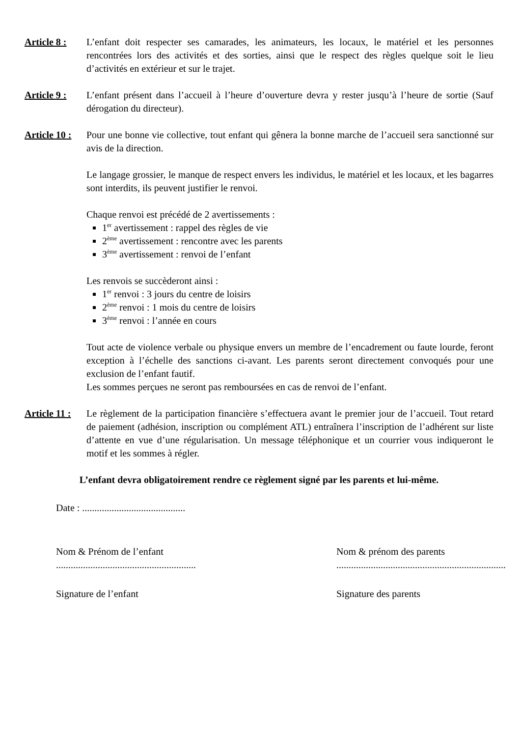Article 8 :
L’enfant doit respecter ses camarades, les animateurs, les locaux, le matériel et les personnes rencontrées lors des activités et des sorties, ainsi que le respect des règles quelque soit le lieu d’activités en extérieur et sur le trajet.
Article 9 :
L’enfant présent dans l’accueil à l’heure d’ouverture devra y rester jusqu’à l’heure de sortie (Sauf dérogation du directeur).
Article 10 :
Pour une bonne vie collective, tout enfant qui gênera la bonne marche de l’accueil sera sanctionné sur avis de la direction.
Le langage grossier, le manque de respect envers les individus, le matériel et les locaux, et les bagarres sont interdits, ils peuvent justifier le renvoi.
Chaque renvoi est précédé de 2 avertissements :
1<sup>er</sup> avertissement : rappel des règles de vie
2<sup>ème</sup> avertissement : rencontre avec les parents
3<sup>ème</sup> avertissement : renvoi de l’enfant
Les renvois se succèderont ainsi :
1<sup>er</sup> renvoi : 3 jours du centre de loisirs
2<sup>ème</sup> renvoi : 1 mois du centre de loisirs
3<sup>ème</sup> renvoi : l’année en cours
Tout acte de violence verbale ou physique envers un membre de l’encadrement ou faute lourde, feront exception à l’échelle des sanctions ci-avant. Les parents seront directement convoqués pour une exclusion de l’enfant fautif.
Les sommes perçues ne seront pas remboursées en cas de renvoi de l’enfant.
Article 11 :
Le règlement de la participation financière s’effectuera avant le premier jour de l’accueil. Tout retard de paiement (adhésion, inscription ou complément ATL) entraînera l’inscription de l’adhérent sur liste d’attente en vue d’une régularisation. Un message téléphonique et un courrier vous indiqueront le motif et les sommes à régler.
L’enfant devra obligatoirement rendre ce règlement signé par les parents et lui-même.
Date : ..........................................
Nom & Prénom de l’enfant
.........................................................
Nom & prénom des parents
.....................................................................
Signature de l’enfant Signature des parents